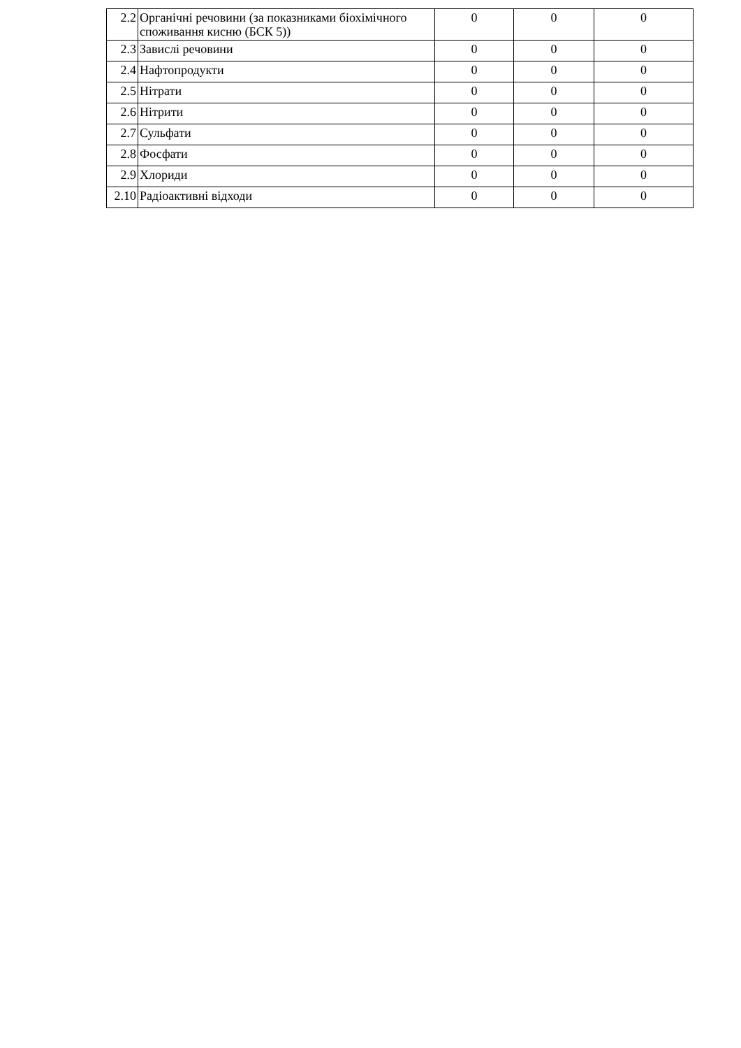| 2.2 | Органічні речовини (за показниками біохімічного споживання кисню (БСК 5)) | 0 | 0 | 0 |
| 2.3 | Завислі речовини | 0 | 0 | 0 |
| 2.4 | Нафтопродукти | 0 | 0 | 0 |
| 2.5 | Нітрати | 0 | 0 | 0 |
| 2.6 | Нітрити | 0 | 0 | 0 |
| 2.7 | Сульфати | 0 | 0 | 0 |
| 2.8 | Фосфати | 0 | 0 | 0 |
| 2.9 | Хлориди | 0 | 0 | 0 |
| 2.10 | Радіоактивні відходи | 0 | 0 | 0 |